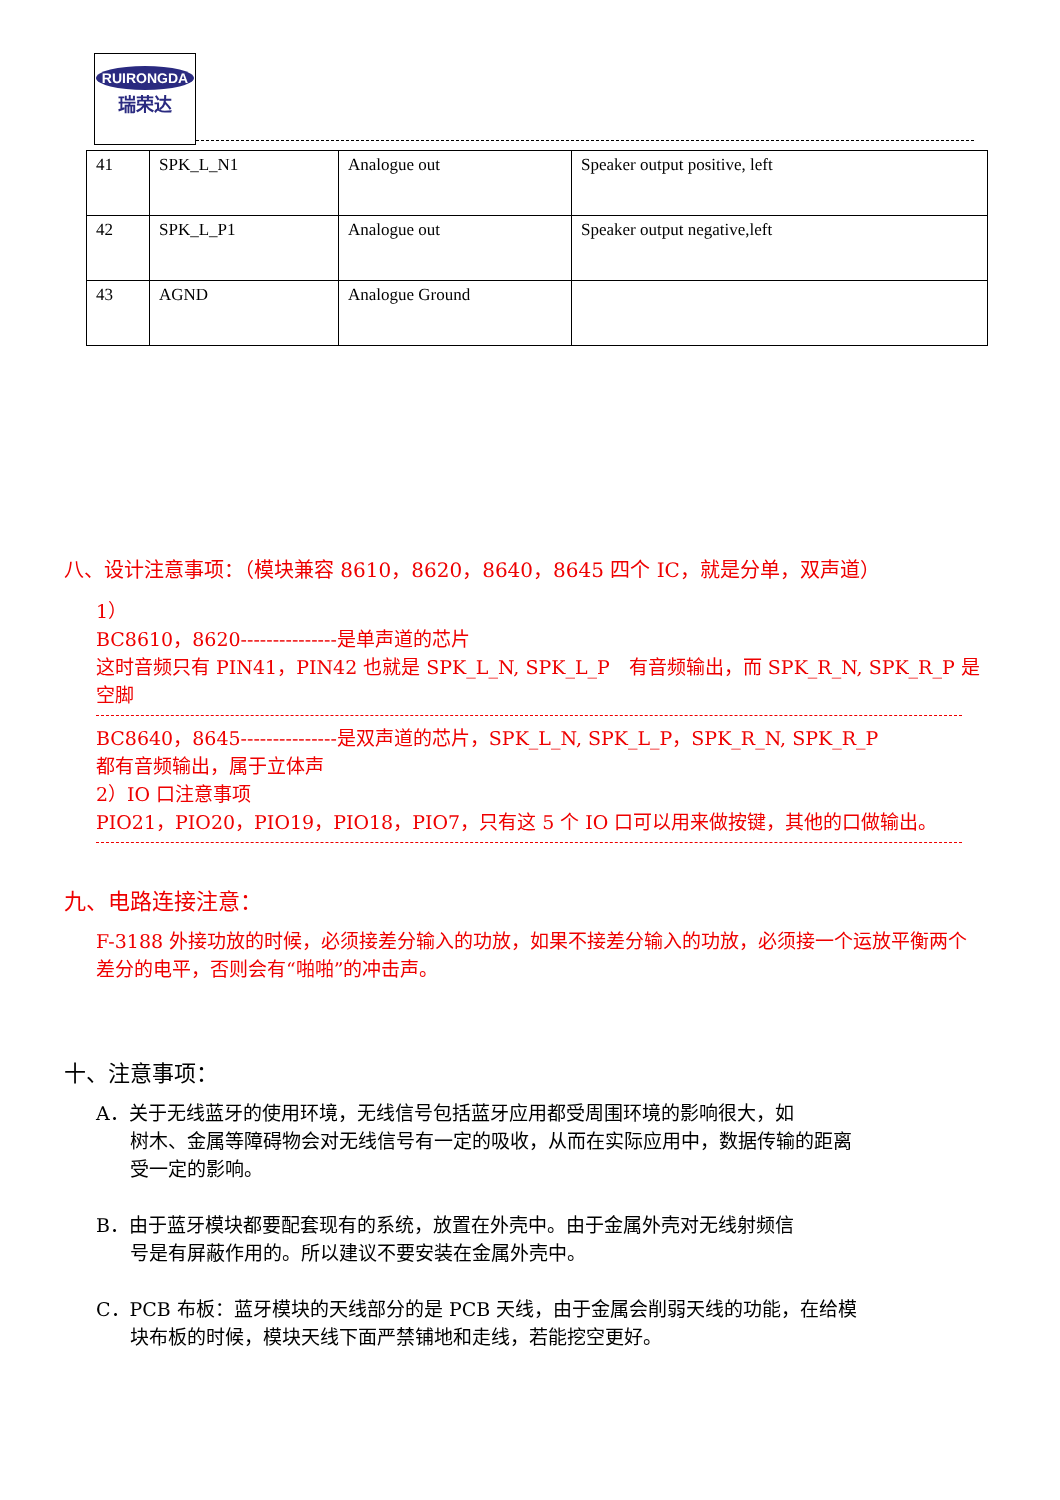RUIRONGDA
瑞荣达
| 41 | SPK_L_N1 | Analogue out | Speaker output positive, left |
| 42 | SPK_L_P1 | Analogue out | Speaker output negative,left |
| 43 | AGND | Analogue Ground | |
八、设计注意事项：（模块兼容 8610，8620，8640，8645 四个 IC，就是分单，双声道）
1）
BC8610，8620---------------是单声道的芯片
这时音频只有 PIN41，PIN42 也就是 SPK_L_N, SPK_L_P　有音频输出，而 SPK_R_N, SPK_R_P 是空脚
BC8640，8645---------------是双声道的芯片，SPK_L_N, SPK_L_P，SPK_R_N, SPK_R_P
都有音频输出，属于立体声
2）IO 口注意事项
PIO21，PIO20，PIO19，PIO18，PIO7，只有这 5 个 IO 口可以用来做按键，其他的口做输出。
九、电路连接注意：
F-3188 外接功放的时候，必须接差分输入的功放，如果不接差分输入的功放，必须接一个运放平衡两个差分的电平，否则会有“啪啪”的冲击声。
十、注意事项：
A．关于无线蓝牙的使用环境，无线信号包括蓝牙应用都受周围环境的影响很大，如
树木、金属等障碍物会对无线信号有一定的吸收，从而在实际应用中，数据传输的距离
受一定的影响。
B．由于蓝牙模块都要配套现有的系统，放置在外壳中。由于金属外壳对无线射频信
号是有屏蔽作用的。所以建议不要安装在金属外壳中。
C．PCB 布板：蓝牙模块的天线部分的是 PCB 天线，由于金属会削弱天线的功能，在给模
块布板的时候，模块天线下面严禁铺地和走线，若能挖空更好。